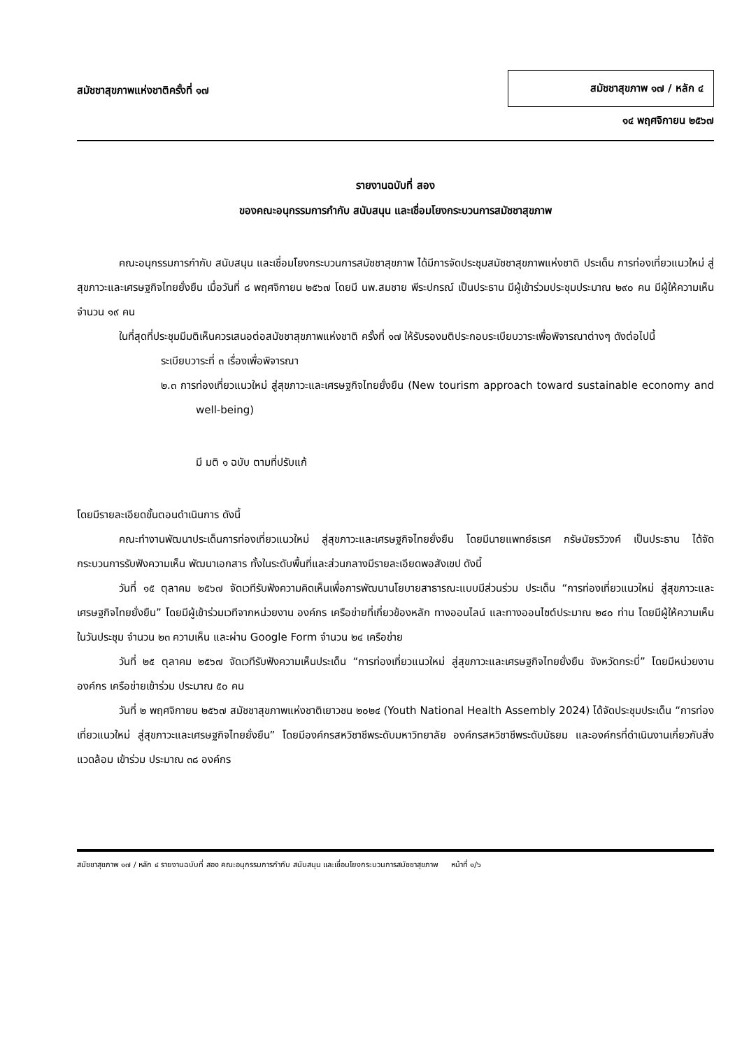สมัชชาสุขภาพแห่งชาติครั้งที่ ๑๗
สมัชชาสุขภาพ ๑๗ / หลัก ๔
๑๔ พฤศจิกายน ๒๕๖๗
รายงานฉบับที่ สอง
ของคณะอนุกรรมการกำกับ สนับสนุน และเชื่อมโยงกระบวนการสมัชชาสุขภาพ
คณะอนุกรรมการกำกับ สนับสนุน และเชื่อมโยงกระบวนการสมัชชาสุขภาพ ได้มีการจัดประชุมสมัชชาสุขภาพแห่งชาติ ประเด็น การท่องเที่ยวแนวใหม่ สู่สุขภาวะและเศรษฐกิจไทยยั่งยืน เมื่อวันที่ ๘ พฤศจิกายน ๒๕๖๗ โดยมี นพ.สมชาย พีระปกรณ์ เป็นประธาน มีผู้เข้าร่วมประชุมประมาณ ๒๙๐ คน มีผู้ให้ความเห็น จำนวน ๑๙ คน
ในที่สุดที่ประชุมมีมติเห็นควรเสนอต่อสมัชชาสุขภาพแห่งชาติ ครั้งที่ ๑๗ ให้รับรองมติประกอบระเบียบวาระเพื่อพิจารณาต่างๆ ดังต่อไปนี้
ระเบียบวาระที่ ๓ เรื่องเพื่อพิจารณา
๒.๓ การท่องเที่ยวแนวใหม่ สู่สุขภาวะและเศรษฐกิจไทยยั่งยืน (New tourism approach toward sustainable economy and well-being)
มี มติ ๑ ฉบับ ตามที่ปรับแก้
โดยมีรายละเอียดขั้นตอนดำเนินการ ดังนี้
คณะทำงานพัฒนาประเด็นการท่องเที่ยวแนวใหม่ สู่สุขภาวะและเศรษฐกิจไทยยั่งยืน โดยมีนายแพทย์ธเรศ กรัษนัยรวิวงค์ เป็นประธาน ได้จัดกระบวนการรับฟังความเห็น พัฒนาเอกสาร ทั้งในระดับพื้นที่และส่วนกลางมีรายละเอียดพอสังเขป ดังนี้
วันที่ ๑๕ ตุลาคม ๒๕๖๗ จัดเวทีรับฟังความคิดเห็นเพื่อการพัฒนานโยบายสาธารณะแบบมีส่วนร่วม ประเด็น “การท่องเที่ยวแนวใหม่ สู่สุขภาวะและเศรษฐกิจไทยยั่งยืน” โดยมีผู้เข้าร่วมเวทีจากหน่วยงาน องค์กร เครือข่ายที่เกี่ยวข้องหลัก ทางออนไลน์ และทางออนไซต์ประมาณ ๒๔๐ ท่าน โดยมีผู้ให้ความเห็นในวันประชุม จำนวน ๒๓ ความเห็น และผ่าน Google Form จำนวน ๒๔ เครือข่าย
วันที่ ๒๕ ตุลาคม ๒๕๖๗ จัดเวทีรับฟังความเห็นประเด็น “การท่องเที่ยวแนวใหม่ สู่สุขภาวะและเศรษฐกิจไทยยั่งยืน จังหวัดกระบี่” โดยมีหน่วยงาน องค์กร เครือข่ายเข้าร่วม ประมาณ ๕๐ คน
วันที่ ๒ พฤศจิกายน ๒๕๖๗ สมัชชาสุขภาพแห่งชาติเยาวชน ๒๐๒๔ (Youth National Health Assembly 2024) ได้จัดประชุมประเด็น “การท่องเที่ยวแนวใหม่ สู่สุขภาวะและเศรษฐกิจไทยยั่งยืน” โดยมีองค์กรสหวิชาชีพระดับมหาวิทยาลัย องค์กรสหวิชาชีพระดับมัธยม และองค์กรที่ดำเนินงานเกี่ยวกับสิ่งแวดล้อม เข้าร่วม ประมาณ ๓๘ องค์กร
สมัชชาสุขภาพ ๑๗ / หลัก ๔ รายงานฉบับที่ สอง คณะอนุกรรมการกำกับ สนับสนุน และเชื่อมโยงกระบวนการสมัชชาสุขภาพ หน้าที่ ๑/๖